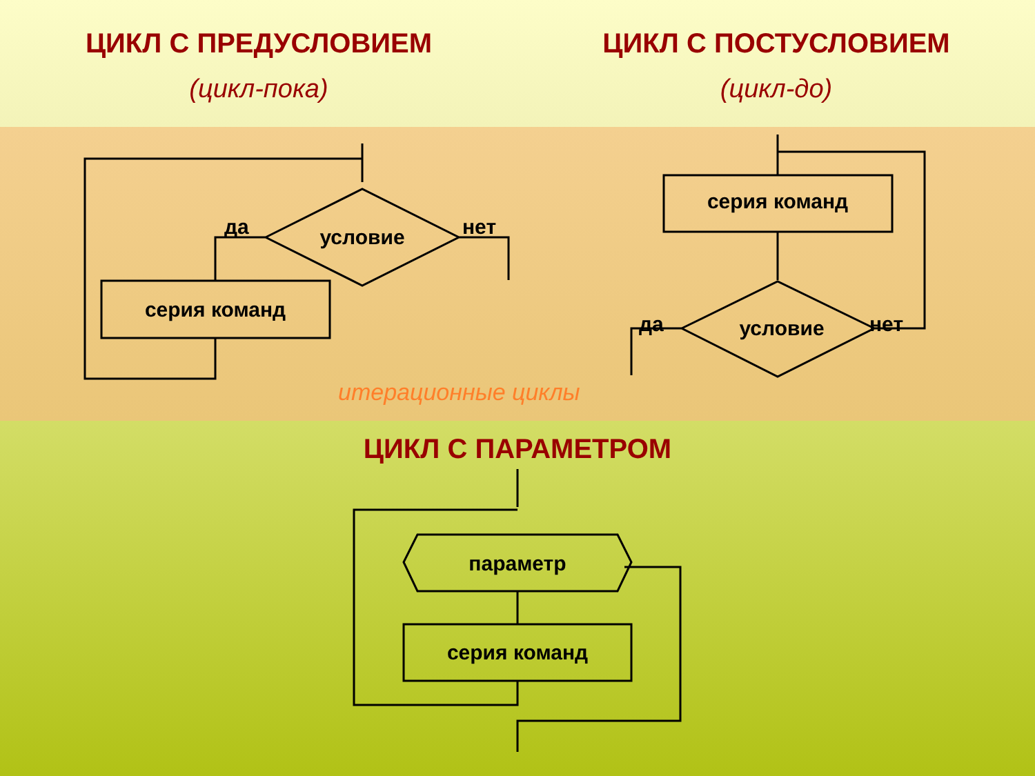ЦИКЛ С ПРЕДУСЛОВИЕМ
(цикл-пока)
ЦИКЛ С ПОСТУСЛОВИЕМ
(цикл-до)
условие
да
нет
серия команд
серия команд
условие
да
нет
итерационные циклы
параметр
серия команд
ЦИКЛ С ПАРАМЕТРОМ